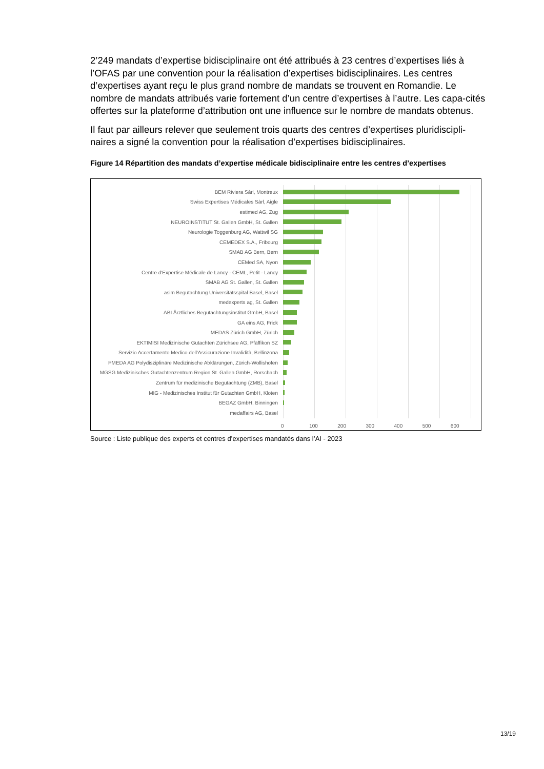2’249 mandats d’expertise bidisciplinaire ont été attribués à 23 centres d’expertises liés à l’OFAS par une convention pour la réalisation d’expertises bidisciplinaires. Les centres d’expertises ayant reçu le plus grand nombre de mandats se trouvent en Romandie. Le nombre de mandats attribués varie fortement d’un centre d’expertises à l’autre. Les capa-cités offertes sur la plateforme d’attribution ont une influence sur le nombre de mandats obtenus.
Il faut par ailleurs relever que seulement trois quarts des centres d’expertises pluridiscipli-naires a signé la convention pour la réalisation d’expertises bidisciplinaires.
Figure 14 Répartition des mandats d’expertise médicale bidisciplinaire entre les centres d’expertises
BEM Riviera Sàrl, Montreux
Swiss Expertises Médicales Sàrl, Aigle
estimed AG, Zug
NEUROINSTITUT St. Gallen GmbH, St. Gallen
Neurologie Toggenburg AG, Wattwil SG
CEMEDEX S.A., Fribourg
SMAB AG Bern, Bern
CEMed SA, Nyon
Centre d'Expertise Médicale de Lancy - CEML, Petit - Lancy
SMAB AG St. Gallen, St. Gallen
asim Begutachtung Universitätsspital Basel, Basel
medexperts ag, St. Gallen
ABI Ärztliches Begutachtungsinstitut GmbH, Basel
GA eins AG, Frick
MEDAS Zürich GmbH, Zürich
EKTIMISI Medizinische Gutachten Zürichsee AG, Pfäffikon SZ
Servizio Accertamento Medico dell'Assicurazione Invalidità, Bellinzona
PMEDA AG Polydisziplinäre Medizinische Abklärungen, Zürich-Wollishofen
MGSG Medizinisches Gutachtenzentrum Region St. Gallen GmbH, Rorschach
Zentrum für medizinische Begutachtung (ZMB), Basel
MIG - Medizinisches Institut für Gutachten GmbH, Kloten
BEGAZ GmbH, Binningen
medaffairs AG, Basel
0 100 200 300 400 500 600
Source : Liste publique des experts et centres d’expertises mandatés dans l’AI - 2023
13/19